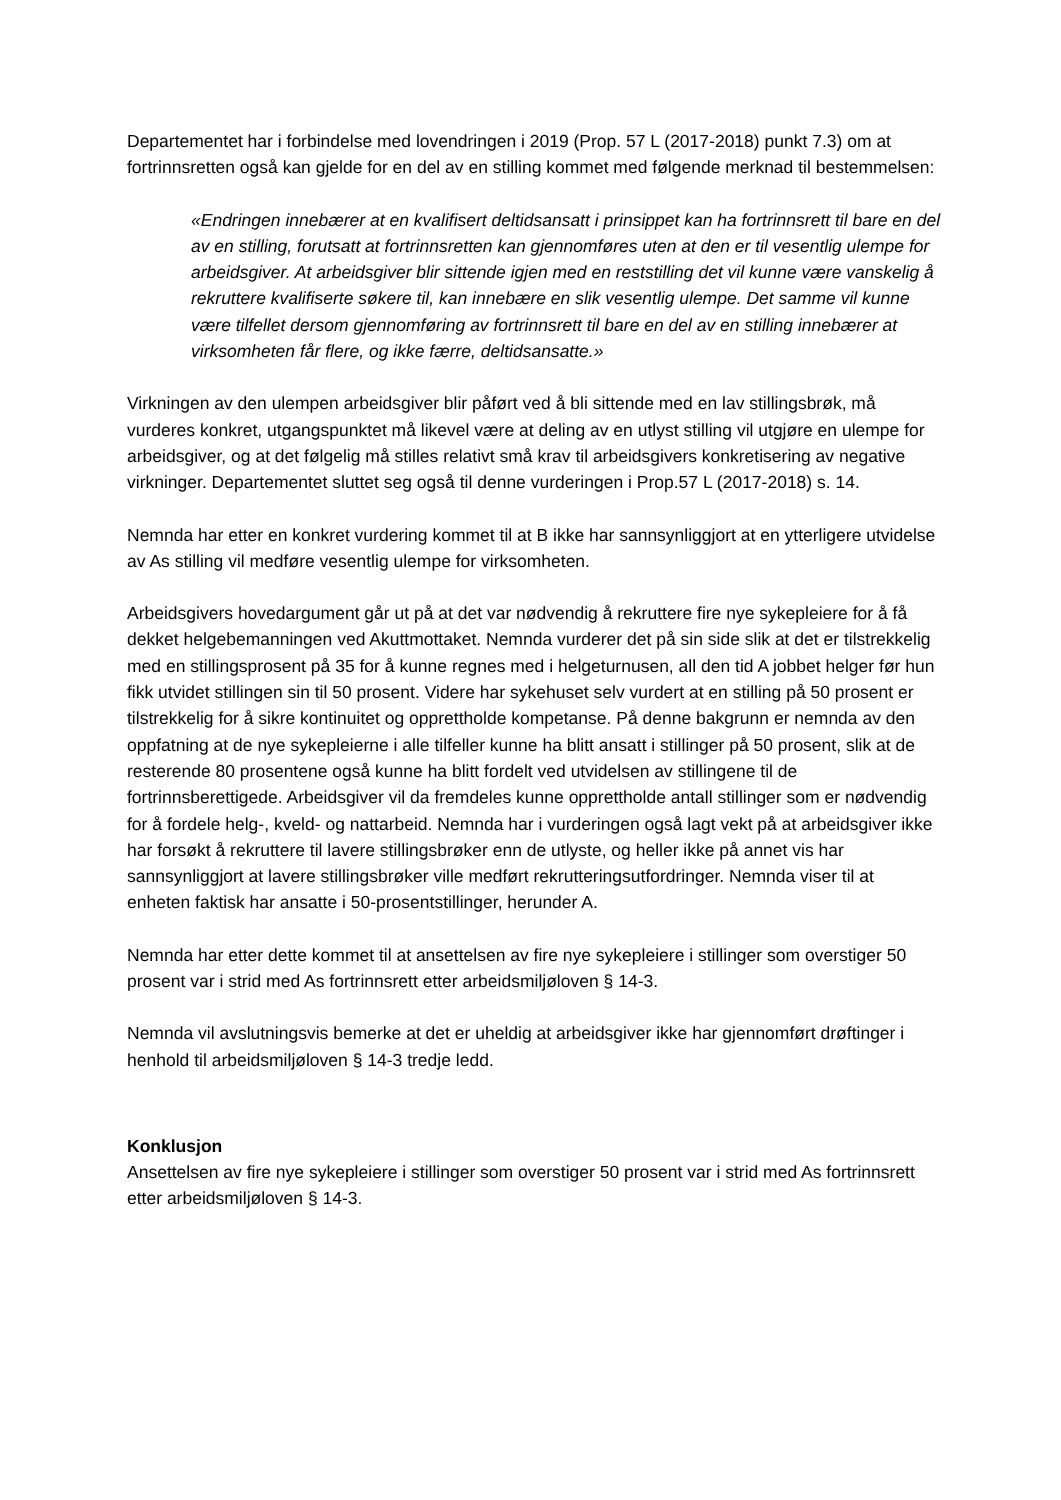Departementet har i forbindelse med lovendringen i 2019 (Prop. 57 L (2017-2018) punkt 7.3) om at fortrinnsretten også kan gjelde for en del av en stilling kommet med følgende merknad til bestemmelsen:
«Endringen innebærer at en kvalifisert deltidsansatt i prinsippet kan ha fortrinnsrett til bare en del av en stilling, forutsatt at fortrinnsretten kan gjennomføres uten at den er til vesentlig ulempe for arbeidsgiver. At arbeidsgiver blir sittende igjen med en reststilling det vil kunne være vanskelig å rekruttere kvalifiserte søkere til, kan innebære en slik vesentlig ulempe. Det samme vil kunne være tilfellet dersom gjennomføring av fortrinnsrett til bare en del av en stilling innebærer at virksomheten får flere, og ikke færre, deltidsansatte.»
Virkningen av den ulempen arbeidsgiver blir påført ved å bli sittende med en lav stillingsbrøk, må vurderes konkret, utgangspunktet må likevel være at deling av en utlyst stilling vil utgjøre en ulempe for arbeidsgiver, og at det følgelig må stilles relativt små krav til arbeidsgivers konkretisering av negative virkninger. Departementet sluttet seg også til denne vurderingen i Prop.57 L (2017-2018) s. 14.
Nemnda har etter en konkret vurdering kommet til at B ikke har sannsynliggjort at en ytterligere utvidelse av As stilling vil medføre vesentlig ulempe for virksomheten.
Arbeidsgivers hovedargument går ut på at det var nødvendig å rekruttere fire nye sykepleiere for å få dekket helgebemanningen ved Akuttmottaket. Nemnda vurderer det på sin side slik at det er tilstrekkelig med en stillingsprosent på 35 for å kunne regnes med i helgeturnusen, all den tid A jobbet helger før hun fikk utvidet stillingen sin til 50 prosent. Videre har sykehuset selv vurdert at en stilling på 50 prosent er tilstrekkelig for å sikre kontinuitet og opprettholde kompetanse. På denne bakgrunn er nemnda av den oppfatning at de nye sykepleierne i alle tilfeller kunne ha blitt ansatt i stillinger på 50 prosent, slik at de resterende 80 prosentene også kunne ha blitt fordelt ved utvidelsen av stillingene til de fortrinnsberettigede. Arbeidsgiver vil da fremdeles kunne opprettholde antall stillinger som er nødvendig for å fordele helg-, kveld- og nattarbeid. Nemnda har i vurderingen også lagt vekt på at arbeidsgiver ikke har forsøkt å rekruttere til lavere stillingsbrøker enn de utlyste, og heller ikke på annet vis har sannsynliggjort at lavere stillingsbrøker ville medført rekrutteringsutfordringer. Nemnda viser til at enheten faktisk har ansatte i 50-prosentstillinger, herunder A.
Nemnda har etter dette kommet til at ansettelsen av fire nye sykepleiere i stillinger som overstiger 50 prosent var i strid med As fortrinnsrett etter arbeidsmiljøloven § 14-3.
Nemnda vil avslutningsvis bemerke at det er uheldig at arbeidsgiver ikke har gjennomført drøftinger i henhold til arbeidsmiljøloven § 14-3 tredje ledd.
Konklusjon
Ansettelsen av fire nye sykepleiere i stillinger som overstiger 50 prosent var i strid med As fortrinnsrett etter arbeidsmiljøloven § 14-3.